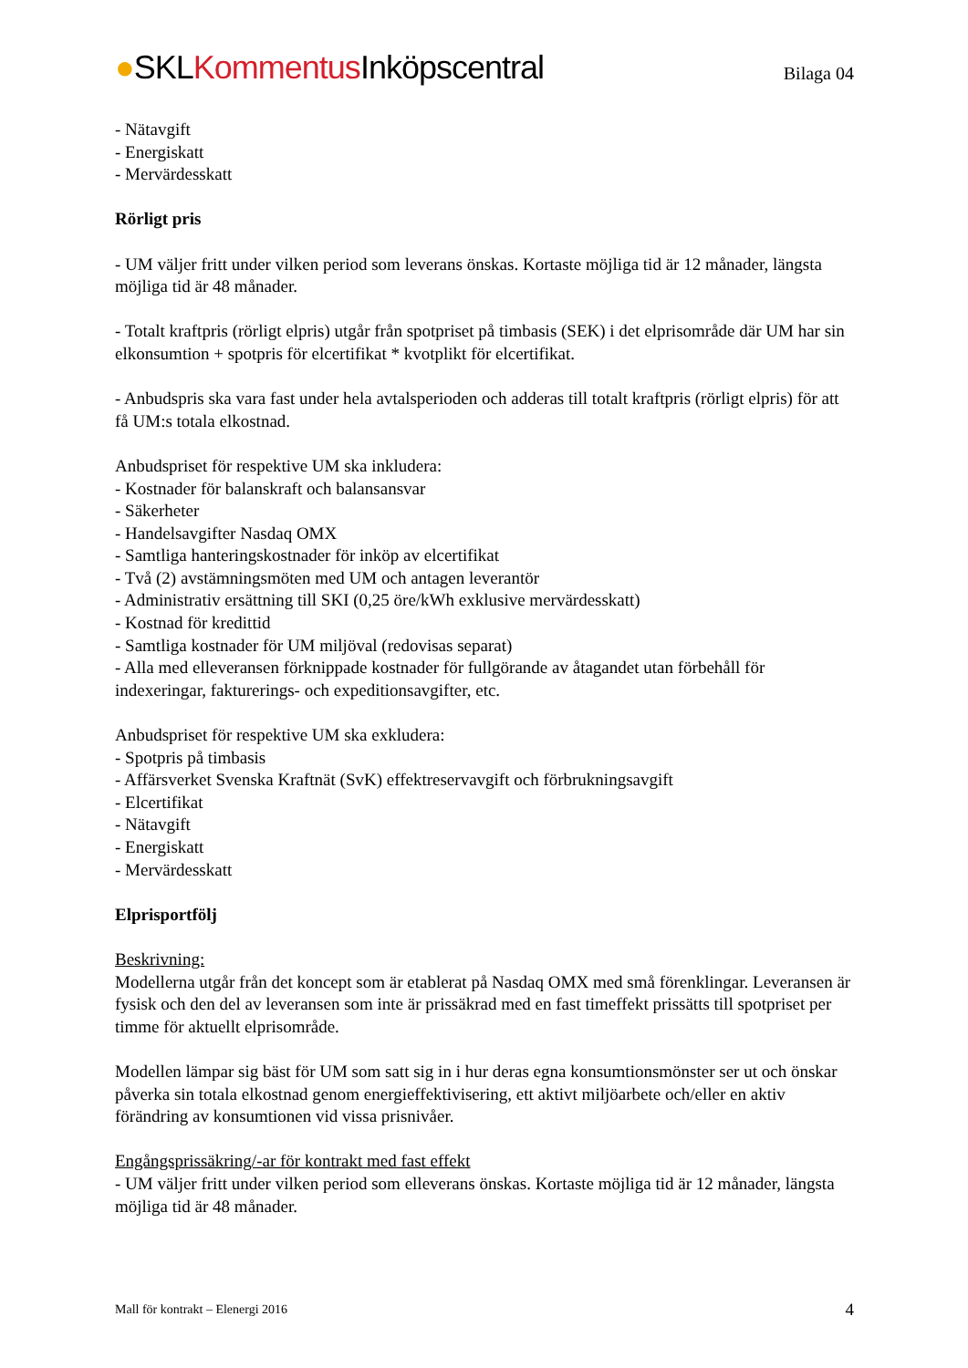●SKLKommentus Inköpscentral
Bilaga 04
- Nätavgift
- Energiskatt
- Mervärdesskatt
Rörligt pris
- UM väljer fritt under vilken period som leverans önskas. Kortaste möjliga tid är 12 månader, längsta möjliga tid är 48 månader.
- Totalt kraftpris (rörligt elpris) utgår från spotpriset på timbasis (SEK) i det elprisområde där UM har sin elkonsumtion + spotpris för elcertifikat * kvotplikt för elcertifikat.
- Anbudspris ska vara fast under hela avtalsperioden och adderas till totalt kraftpris (rörligt elpris) för att få UM:s totala elkostnad.
Anbudspriset för respektive UM ska inkludera:
- Kostnader för balanskraft och balansansvar
- Säkerheter
- Handelsavgifter Nasdaq OMX
- Samtliga hanteringskostnader för inköp av elcertifikat
- Två (2) avstämningsmöten med UM och antagen leverantör
- Administrativ ersättning till SKI (0,25 öre/kWh exklusive mervärdesskatt)
- Kostnad för kredittid
- Samtliga kostnader för UM miljöval (redovisas separat)
- Alla med elleveransen förknippade kostnader för fullgörande av åtagandet utan förbehåll för indexeringar, fakturerings- och expeditionsavgifter, etc.
Anbudspriset för respektive UM ska exkludera:
- Spotpris på timbasis
- Affärsverket Svenska Kraftnät (SvK) effektreservavgift och förbrukningsavgift
- Elcertifikat
- Nätavgift
- Energiskatt
- Mervärdesskatt
Elprisportfölj
Beskrivning:
Modellerna utgår från det koncept som är etablerat på Nasdaq OMX med små förenklingar. Leveransen är fysisk och den del av leveransen som inte är prissäkrad med en fast timeffekt prissätts till spotpriset per timme för aktuellt elprisområde.
Modellen lämpar sig bäst för UM som satt sig in i hur deras egna konsumtionsmönster ser ut och önskar påverka sin totala elkostnad genom energieffektivisering, ett aktivt miljöarbete och/eller en aktiv förändring av konsumtionen vid vissa prisnivåer.
Engångsprissäkring/-ar för kontrakt med fast effekt
- UM väljer fritt under vilken period som elleverans önskas. Kortaste möjliga tid är 12 månader, längsta möjliga tid är 48 månader.
Mall för kontrakt – Elenergi 2016 4